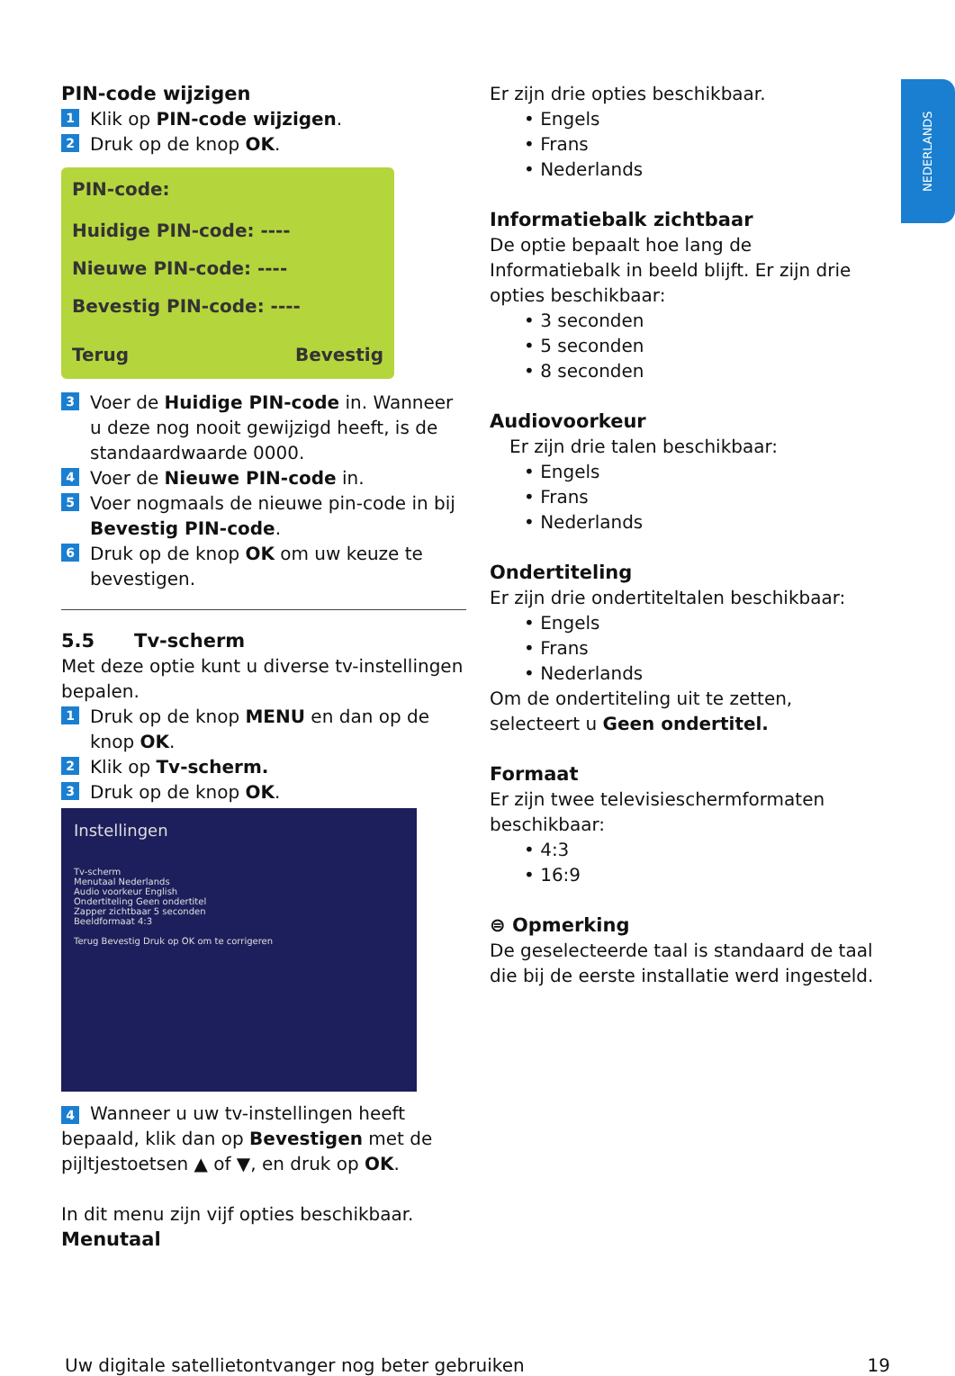NEDERLANDS
PIN-code wijzigen
1 Klik op PIN-code wijzigen.
2 Druk op de knop OK.
PIN-code:
Huidige PIN-code: ----
Nieuwe PIN-code: ----
Bevestig PIN-code: ----
Terug Bevestig
3 Voer de Huidige PIN-code in. Wanneer u deze nog nooit gewijzigd heeft, is de standaardwaarde 0000.
4 Voer de Nieuwe PIN-code in.
5 Voer nogmaals de nieuwe pin-code in bij Bevestig PIN-code.
6 Druk op de knop OK om uw keuze te bevestigen.
5.5 Tv-scherm
Met deze optie kunt u diverse tv-instellingen bepalen.
1 Druk op de knop MENU en dan op de knop OK.
2 Klik op Tv-scherm.
3 Druk op de knop OK.
Instellingen
Tv-scherm
Menutaal Nederlands
Audio voorkeur English
Ondertiteling Geen ondertitel
Zapper zichtbaar 5 seconden
Beeldformaat 4:3
Terug Bevestig Druk op OK om te corrigeren
4 Wanneer u uw tv-instellingen heeft bepaald, klik dan op Bevestigen met de pijltjestoetsen ▲ of ▼, en druk op OK.
In dit menu zijn vijf opties beschikbaar.
Menutaal
Er zijn drie opties beschikbaar.
• Engels
• Frans
• Nederlands
Informatiebalk zichtbaar
De optie bepaalt hoe lang de Informatiebalk in beeld blijft. Er zijn drie opties beschikbaar:
• 3 seconden
• 5 seconden
• 8 seconden
Audiovoorkeur
Er zijn drie talen beschikbaar:
• Engels
• Frans
• Nederlands
Ondertiteling
Er zijn drie ondertiteltalen beschikbaar:
• Engels
• Frans
• Nederlands
Om de ondertiteling uit te zetten, selecteert u Geen ondertitel.
Formaat
Er zijn twee televisieschermformaten beschikbaar:
• 4:3
• 16:9
⊜ Opmerking
De geselecteerde taal is standaard de taal die bij de eerste installatie werd ingesteld.
Uw digitale satellietontvanger nog beter gebruiken 19